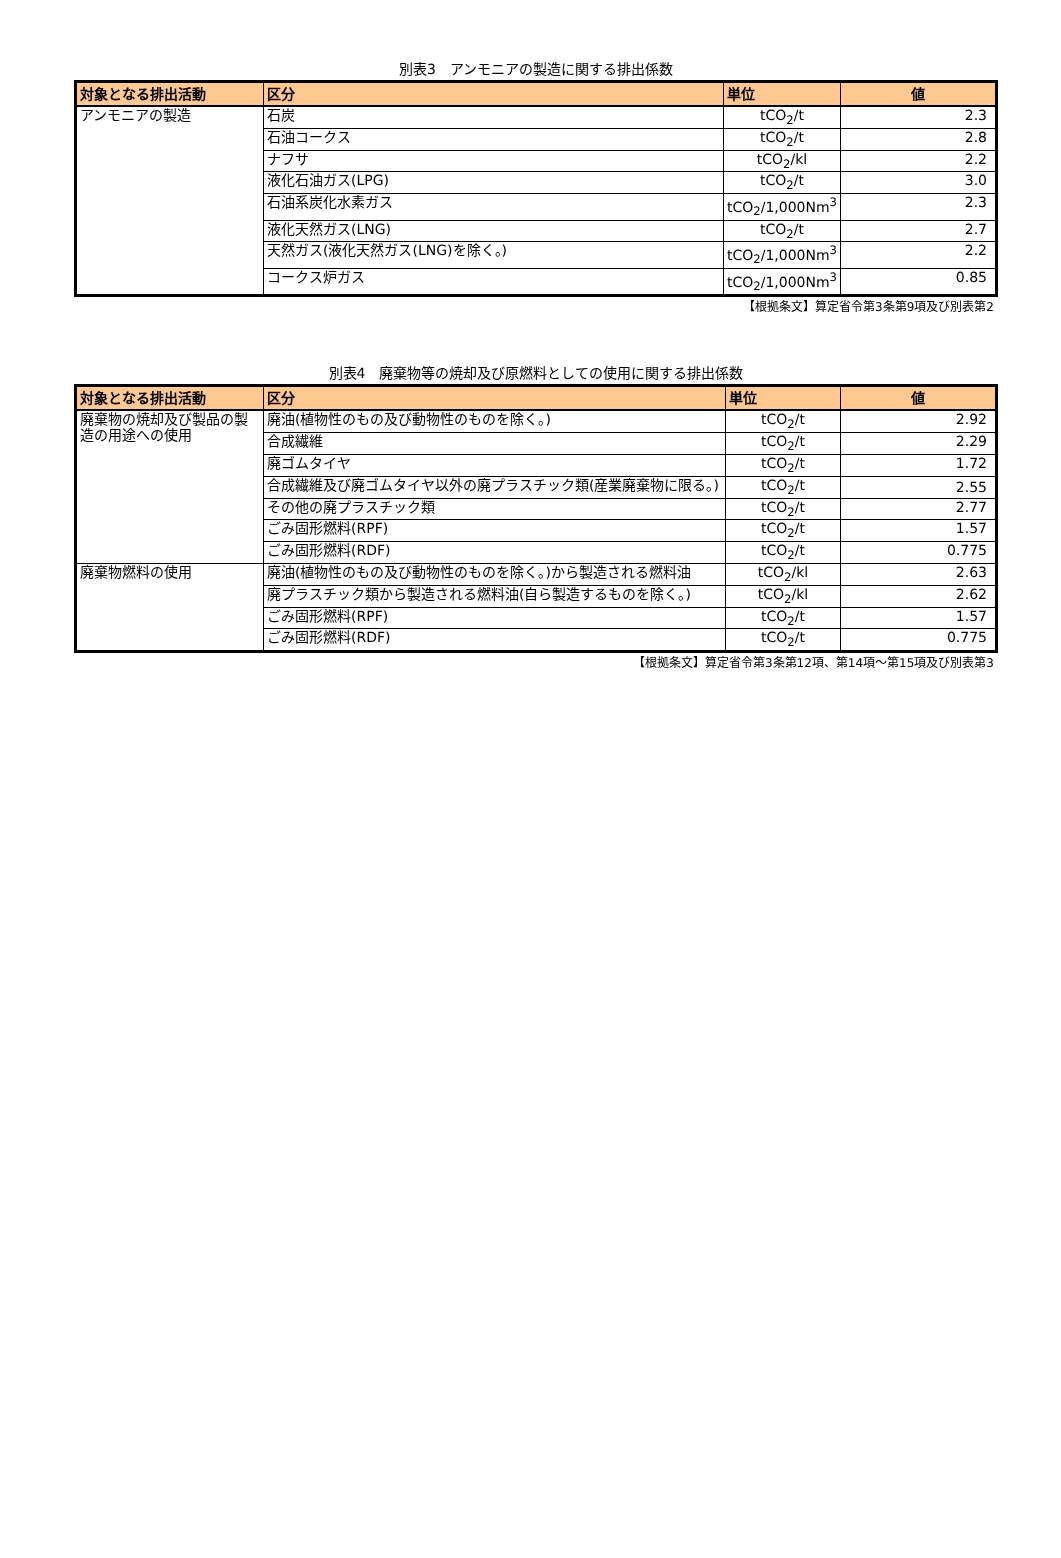別表3　アンモニアの製造に関する排出係数
| 対象となる排出活動 | 区分 | 単位 | 値 |
| --- | --- | --- | --- |
| アンモニアの製造 | 石炭 | tCO<sub>2</sub>/t | 2.3 |
| | 石油コークス | tCO<sub>2</sub>/t | 2.8 |
| | ナフサ | tCO<sub>2</sub>/kl | 2.2 |
| | 液化石油ガス(LPG) | tCO<sub>2</sub>/t | 3.0 |
| | 石油系炭化水素ガス | tCO<sub>2</sub>/1,000Nm<sup>3</sup> | 2.3 |
| | 液化天然ガス(LNG) | tCO<sub>2</sub>/t | 2.7 |
| | 天然ガス(液化天然ガス(LNG)を除く。) | tCO<sub>2</sub>/1,000Nm<sup>3</sup> | 2.2 |
| | コークス炉ガス | tCO<sub>2</sub>/1,000Nm<sup>3</sup> | 0.85 |
【根拠条文】算定省令第3条第9項及び別表第2
別表4　廃棄物等の焼却及び原燃料としての使用に関する排出係数
| 対象となる排出活動 | 区分 | 単位 | 値 |
| --- | --- | --- | --- |
| 廃棄物の焼却及び製品の製造の用途への使用 | 廃油(植物性のもの及び動物性のものを除く。) | tCO<sub>2</sub>/t | 2.92 |
| | 合成繊維 | tCO<sub>2</sub>/t | 2.29 |
| | 廃ゴムタイヤ | tCO<sub>2</sub>/t | 1.72 |
| | 合成繊維及び廃ゴムタイヤ以外の廃プラスチック類(産業廃棄物に限る。) | tCO<sub>2</sub>/t | 2.55 |
| | その他の廃プラスチック類 | tCO<sub>2</sub>/t | 2.77 |
| | ごみ固形燃料(RPF) | tCO<sub>2</sub>/t | 1.57 |
| | ごみ固形燃料(RDF) | tCO<sub>2</sub>/t | 0.775 |
| 廃棄物燃料の使用 | 廃油(植物性のもの及び動物性のものを除く。)から製造される燃料油 | tCO<sub>2</sub>/kl | 2.63 |
| | 廃プラスチック類から製造される燃料油(自ら製造するものを除く。) | tCO<sub>2</sub>/kl | 2.62 |
| | ごみ固形燃料(RPF) | tCO<sub>2</sub>/t | 1.57 |
| | ごみ固形燃料(RDF) | tCO<sub>2</sub>/t | 0.775 |
【根拠条文】算定省令第3条第12項、第14項～第15項及び別表第3